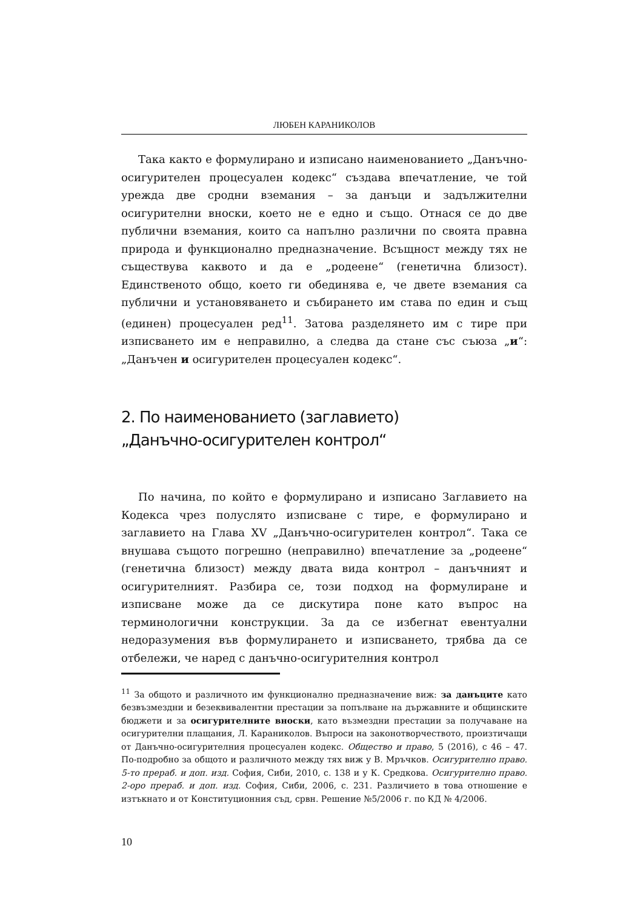ЛЮБЕН КАРАНИКОЛОВ
Така както е формулирано и изписано наименованието „Данъчно-осигурителен процесуален кодекс“ създава впечатление, че той урежда две сродни вземания – за данъци и задължителни осигурителни вноски, което не е едно и също. Отнася се до две публични вземания, които са напълно различни по своята правна природа и функционално предназначение. Всъщност между тях не съществува каквото и да е „родеене“ (генетична близост). Единственото общо, което ги обединява е, че двете вземания са публични и установяването и събирането им става по един и същ (единен) процесуален ред<sup>11</sup>. Затова разделянето им с тире при изписването им е неправилно, а следва да стане със съюза „и“: „Данъчен и осигурителен процесуален кодекс“.
2. По наименованието (заглавието)
„Данъчно-осигурителен контрол“
По начина, по който е формулирано и изписано Заглавието на Кодекса чрез полуслято изписване с тире, е формулирано и заглавието на Глава XV „Данъчно-осигурителен контрол“. Така се внушава същото погрешно (неправилно) впечатление за „родеене“ (генетична близост) между двата вида контрол – данъчният и осигурителният. Разбира се, този подход на формулиране и изписване може да се дискутира поне като въпрос на терминологични конструкции. За да се избегнат евентуални недоразумения във формулирането и изписването, трябва да се отбележи, че наред с данъчно-осигурителния контрол
<sup>11</sup> За общото и различното им функционално предназначение виж: за данъците като безвъзмездни и безеквивалентни престации за попълване на държавните и общинските бюджети и за осигурителните вноски, като възмездни престации за получаване на осигурителни плащания, Л. Караниколов. Въпроси на законотворчеството, произтичащи от Данъчно-осигурителния процесуален кодекс. Общество и право, 5 (2016), с 46 – 47. По-подробно за общото и различното между тях виж у В. Мръчков. Осигурително право. 5-то прераб. и доп. изд. София, Сиби, 2010, с. 138 и у К. Средкова. Осигурително право. 2-оро прераб. и доп. изд. София, Сиби, 2006, с. 231. Различието в това отношение е изтъкнато и от Конституционния съд, срвн. Решение №5/2006 г. по КД № 4/2006.
10